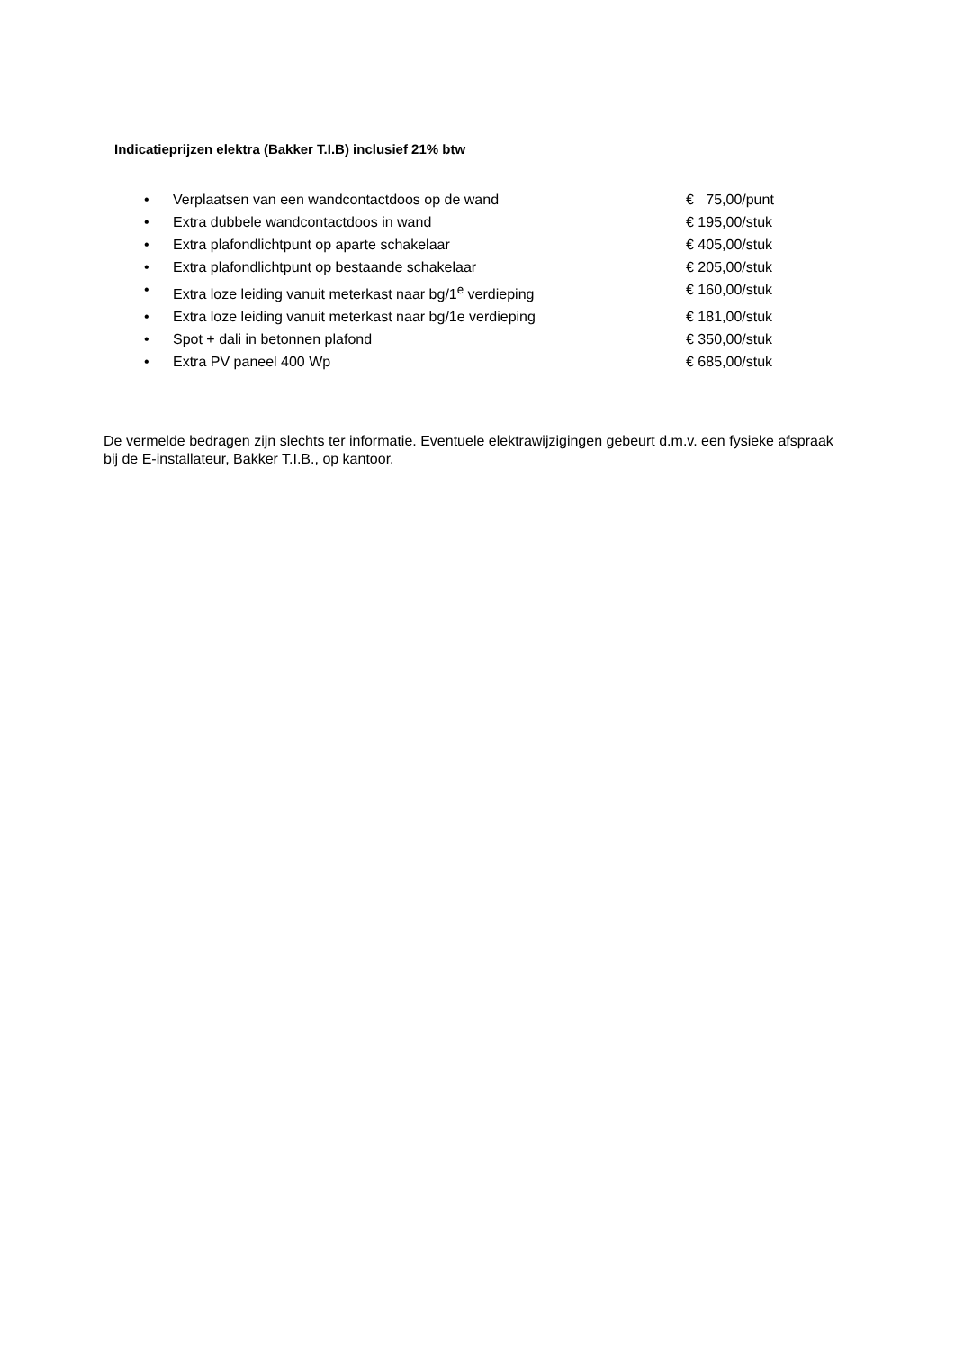Indicatieprijzen elektra (Bakker T.I.B) inclusief 21% btw
• Verplaatsen van een wandcontactdoos op de wand € 75,00/punt
• Extra dubbele wandcontactdoos in wand € 195,00/stuk
• Extra plafondlichtpunt op aparte schakelaar € 405,00/stuk
• Extra plafondlichtpunt op bestaande schakelaar € 205,00/stuk
• Extra loze leiding vanuit meterkast naar bg/1<sup>e</sup> verdieping € 160,00/stuk
• Extra loze leiding vanuit meterkast naar bg/1e verdieping € 181,00/stuk
• Spot + dali in betonnen plafond € 350,00/stuk
• Extra PV paneel 400 Wp € 685,00/stuk
De vermelde bedragen zijn slechts ter informatie. Eventuele elektrawijzigingen gebeurt d.m.v. een fysieke afspraak bij de E-installateur, Bakker T.I.B., op kantoor.